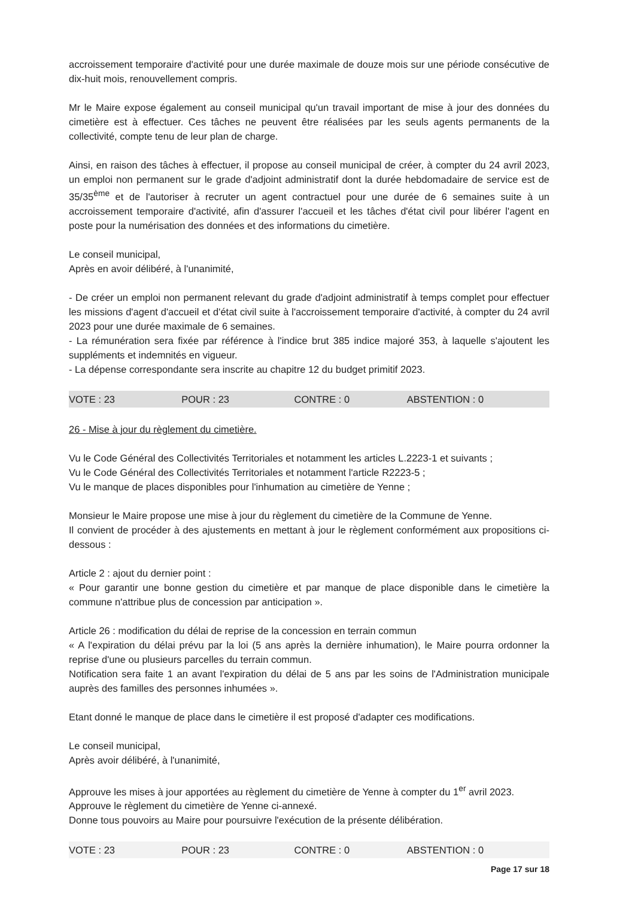accroissement temporaire d'activité pour une durée maximale de douze mois sur une période consécutive de dix-huit mois, renouvellement compris.
Mr le Maire expose également au conseil municipal qu'un travail important de mise à jour des données du cimetière est à effectuer. Ces tâches ne peuvent être réalisées par les seuls agents permanents de la collectivité, compte tenu de leur plan de charge.
Ainsi, en raison des tâches à effectuer, il propose au conseil municipal de créer, à compter du 24 avril 2023, un emploi non permanent sur le grade d'adjoint administratif dont la durée hebdomadaire de service est de 35/35<sup>ème</sup> et de l'autoriser à recruter un agent contractuel pour une durée de 6 semaines suite à un accroissement temporaire d'activité, afin d'assurer l'accueil et les tâches d'état civil pour libérer l'agent en poste pour la numérisation des données et des informations du cimetière.
Le conseil municipal,
Après en avoir délibéré, à l'unanimité,
- De créer un emploi non permanent relevant du grade d'adjoint administratif à temps complet pour effectuer les missions d'agent d'accueil et d'état civil suite à l'accroissement temporaire d'activité, à compter du 24 avril 2023 pour une durée maximale de 6 semaines.
- La rémunération sera fixée par référence à l'indice brut 385 indice majoré 353, à laquelle s'ajoutent les suppléments et indemnités en vigueur.
- La dépense correspondante sera inscrite au chapitre 12 du budget primitif 2023.
VOTE : 23 POUR : 23 CONTRE : 0 ABSTENTION : 0
26 - Mise à jour du règlement du cimetière.
Vu le Code Général des Collectivités Territoriales et notamment les articles L.2223-1 et suivants ;
Vu le Code Général des Collectivités Territoriales et notamment l'article R2223-5 ;
Vu le manque de places disponibles pour l'inhumation au cimetière de Yenne ;
Monsieur le Maire propose une mise à jour du règlement du cimetière de la Commune de Yenne.
Il convient de procéder à des ajustements en mettant à jour le règlement conformément aux propositions ci-dessous :
Article 2 : ajout du dernier point :
« Pour garantir une bonne gestion du cimetière et par manque de place disponible dans le cimetière la commune n'attribue plus de concession par anticipation ».
Article 26 : modification du délai de reprise de la concession en terrain commun
« A l'expiration du délai prévu par la loi (5 ans après la dernière inhumation), le Maire pourra ordonner la reprise d'une ou plusieurs parcelles du terrain commun.
Notification sera faite 1 an avant l'expiration du délai de 5 ans par les soins de l'Administration municipale auprès des familles des personnes inhumées ».
Etant donné le manque de place dans le cimetière il est proposé d'adapter ces modifications.
Le conseil municipal,
Après avoir délibéré, à l'unanimité,
Approuve les mises à jour apportées au règlement du cimetière de Yenne à compter du 1<sup>er</sup> avril 2023.
Approuve le règlement du cimetière de Yenne ci-annexé.
Donne tous pouvoirs au Maire pour poursuivre l'exécution de la présente délibération.
VOTE : 23 POUR : 23 CONTRE : 0 ABSTENTION : 0
Page 17 sur 18